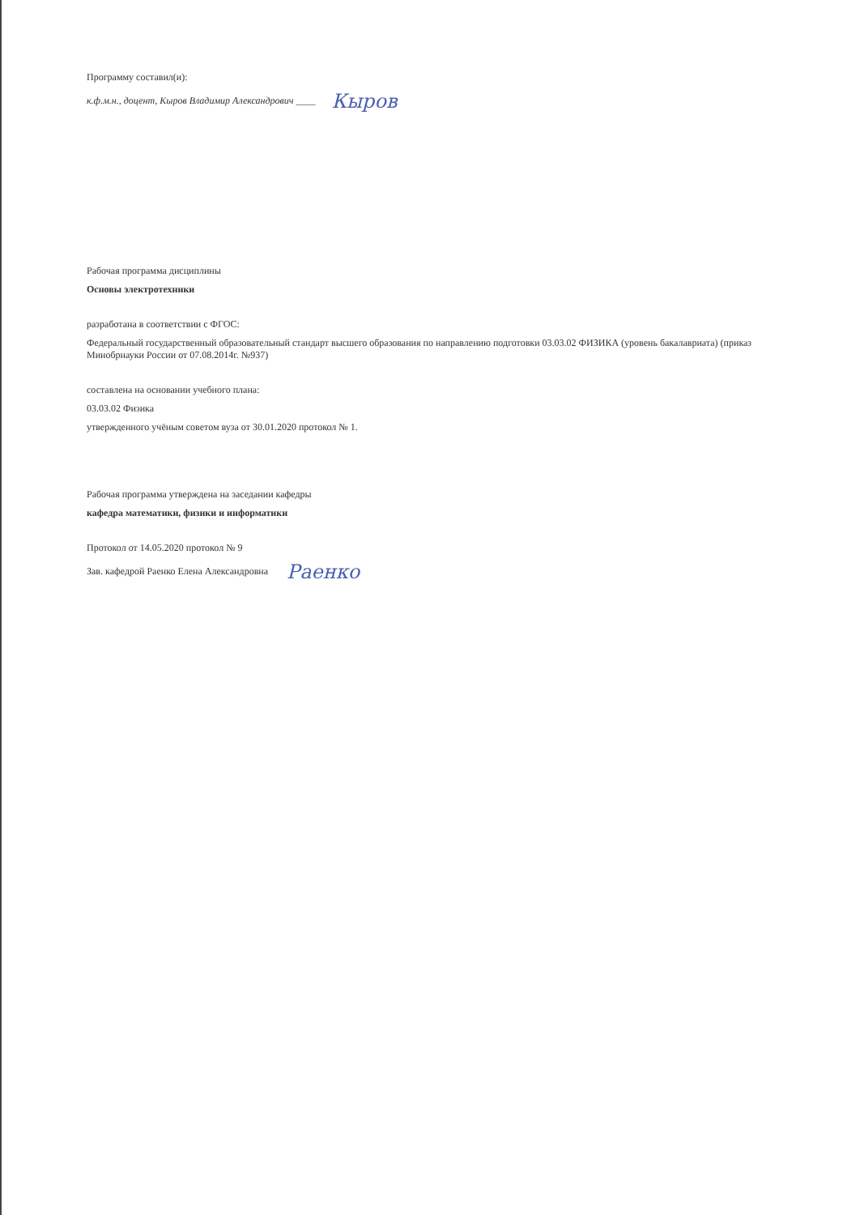Программу составил(и):
к.ф.м.н., доцент, Кыров Владимир Александрович ____ Кыров
Рабочая программа дисциплины
Основы электротехники
разработана в соответствии с ФГОС:
Федеральный государственный образовательный стандарт высшего образования по направлению подготовки 03.03.02 ФИЗИКА (уровень бакалавриата) (приказ Минобрнауки России от 07.08.2014г. №937)
составлена на основании учебного плана:
03.03.02 Физика
утвержденного учёным советом вуза от 30.01.2020 протокол № 1.
Рабочая программа утверждена на заседании кафедры
кафедра математики, физики и информатики
Протокол от 14.05.2020 протокол № 9
Зав. кафедрой Раенко Елена Александровна Раенко